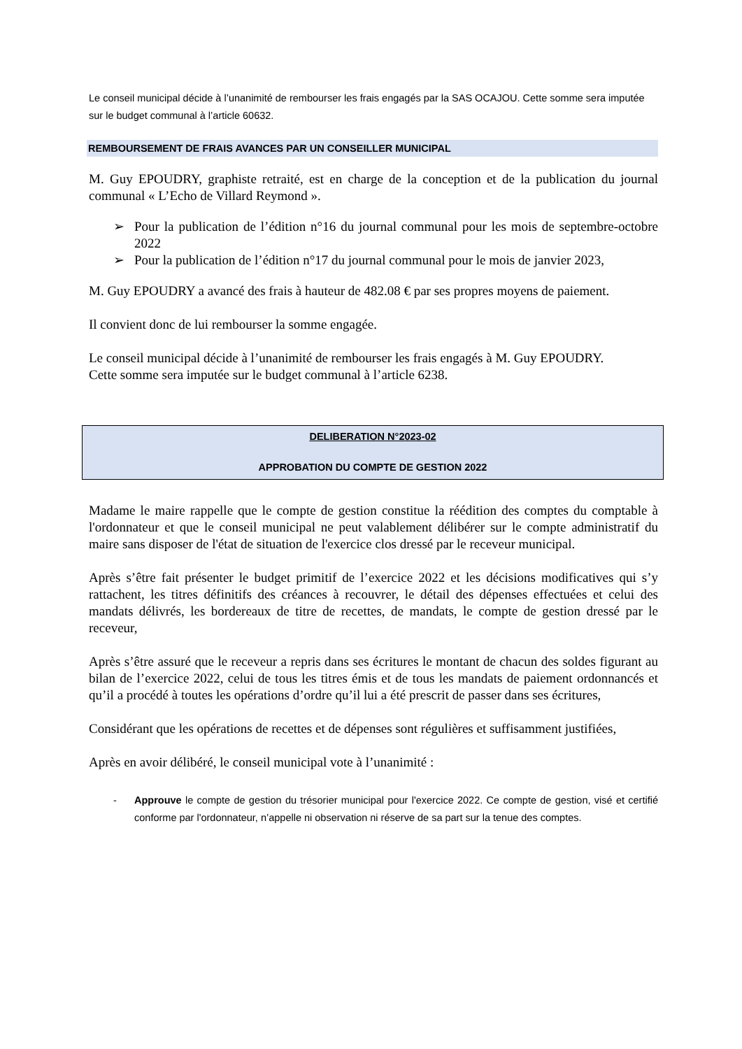Le conseil municipal décide à l’unanimité de rembourser les frais engagés par la SAS OCAJOU. Cette somme sera imputée sur le budget communal à l’article 60632.
REMBOURSEMENT DE FRAIS AVANCES PAR UN CONSEILLER MUNICIPAL
M. Guy EPOUDRY, graphiste retraité, est en charge de la conception et de la publication du journal communal « L’Echo de Villard Reymond ».
➢ Pour la publication de l’édition n°16 du journal communal pour les mois de septembre-octobre 2022
➢ Pour la publication de l’édition n°17 du journal communal pour le mois de janvier 2023,
M. Guy EPOUDRY a avancé des frais à hauteur de 482.08 € par ses propres moyens de paiement.
Il convient donc de lui rembourser la somme engagée.
Le conseil municipal décide à l’unanimité de rembourser les frais engagés à M. Guy EPOUDRY.
Cette somme sera imputée sur le budget communal à l’article 6238.
DELIBERATION N°2023-02
APPROBATION DU COMPTE DE GESTION 2022
Madame le maire rappelle que le compte de gestion constitue la réédition des comptes du comptable à l'ordonnateur et que le conseil municipal ne peut valablement délibérer sur le compte administratif du maire sans disposer de l'état de situation de l'exercice clos dressé par le receveur municipal.
Après s’être fait présenter le budget primitif de l’exercice 2022 et les décisions modificatives qui s’y rattachent, les titres définitifs des créances à recouvrer, le détail des dépenses effectuées et celui des mandats délivrés, les bordereaux de titre de recettes, de mandats, le compte de gestion dressé par le receveur,
Après s’être assuré que le receveur a repris dans ses écritures le montant de chacun des soldes figurant au bilan de l’exercice 2022, celui de tous les titres émis et de tous les mandats de paiement ordonnancés et qu’il a procédé à toutes les opérations d’ordre qu’il lui a été prescrit de passer dans ses écritures,
Considérant que les opérations de recettes et de dépenses sont régulières et suffisamment justifiées,
Après en avoir délibéré, le conseil municipal vote à l’unanimité :
- Approuve le compte de gestion du trésorier municipal pour l'exercice 2022. Ce compte de gestion, visé et certifié conforme par l'ordonnateur, n’appelle ni observation ni réserve de sa part sur la tenue des comptes.